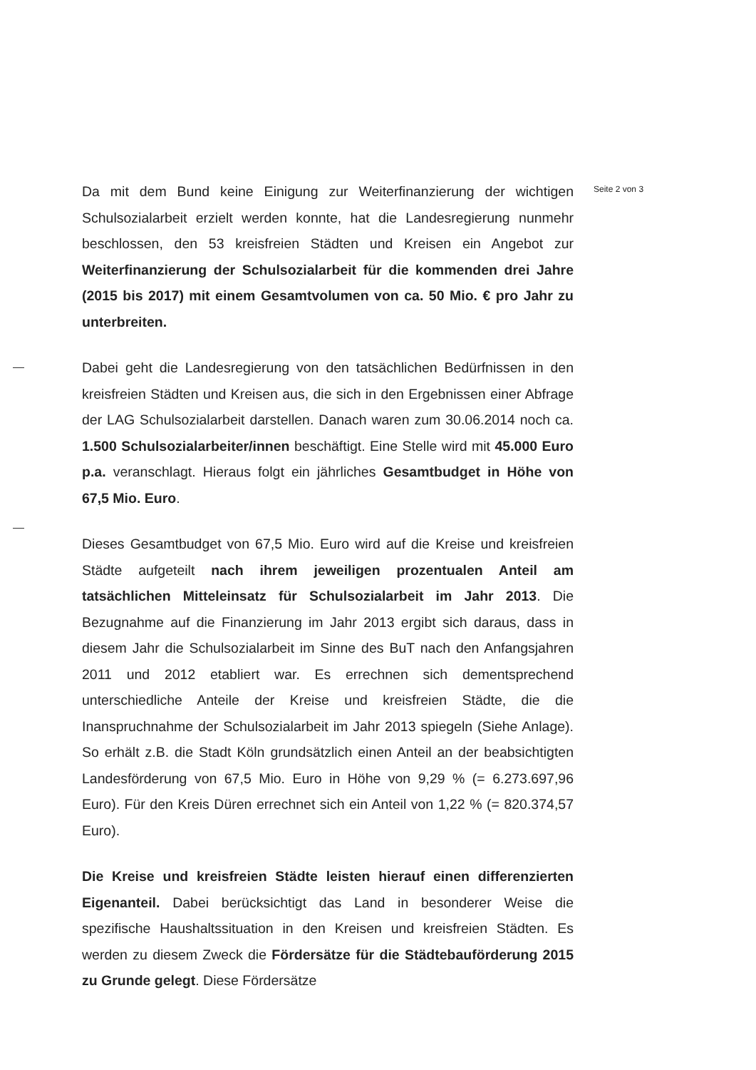Da mit dem Bund keine Einigung zur Weiterfinanzierung der wichtigen Schulsozialarbeit erzielt werden konnte, hat die Landesregierung nunmehr beschlossen, den 53 kreisfreien Städten und Kreisen ein Angebot zur Weiterfinanzierung der Schulsozialarbeit für die kommenden drei Jahre (2015 bis 2017) mit einem Gesamtvolumen von ca. 50 Mio. € pro Jahr zu unterbreiten.
Dabei geht die Landesregierung von den tatsächlichen Bedürfnissen in den kreisfreien Städten und Kreisen aus, die sich in den Ergebnissen einer Abfrage der LAG Schulsozialarbeit darstellen. Danach waren zum 30.06.2014 noch ca. 1.500 Schulsozialarbeiter/innen beschäftigt. Eine Stelle wird mit 45.000 Euro p.a. veranschlagt. Hieraus folgt ein jährliches Gesamtbudget in Höhe von 67,5 Mio. Euro.
Dieses Gesamtbudget von 67,5 Mio. Euro wird auf die Kreise und kreisfreien Städte aufgeteilt nach ihrem jeweiligen prozentualen Anteil am tatsächlichen Mitteleinsatz für Schulsozialarbeit im Jahr 2013. Die Bezugnahme auf die Finanzierung im Jahr 2013 ergibt sich daraus, dass in diesem Jahr die Schulsozialarbeit im Sinne des BuT nach den Anfangsjahren 2011 und 2012 etabliert war. Es errechnen sich dementsprechend unterschiedliche Anteile der Kreise und kreisfreien Städte, die die Inanspruchnahme der Schulsozialarbeit im Jahr 2013 spiegeln (Siehe Anlage). So erhält z.B. die Stadt Köln grundsätzlich einen Anteil an der beabsichtigten Landesförderung von 67,5 Mio. Euro in Höhe von 9,29 % (= 6.273.697,96 Euro). Für den Kreis Düren errechnet sich ein Anteil von 1,22 % (= 820.374,57 Euro).
Die Kreise und kreisfreien Städte leisten hierauf einen differenzierten Eigenanteil. Dabei berücksichtigt das Land in besonderer Weise die spezifische Haushaltssituation in den Kreisen und kreisfreien Städten. Es werden zu diesem Zweck die Fördersätze für die Städtebauförderung 2015 zu Grunde gelegt. Diese Fördersätze
Seite 2 von 3